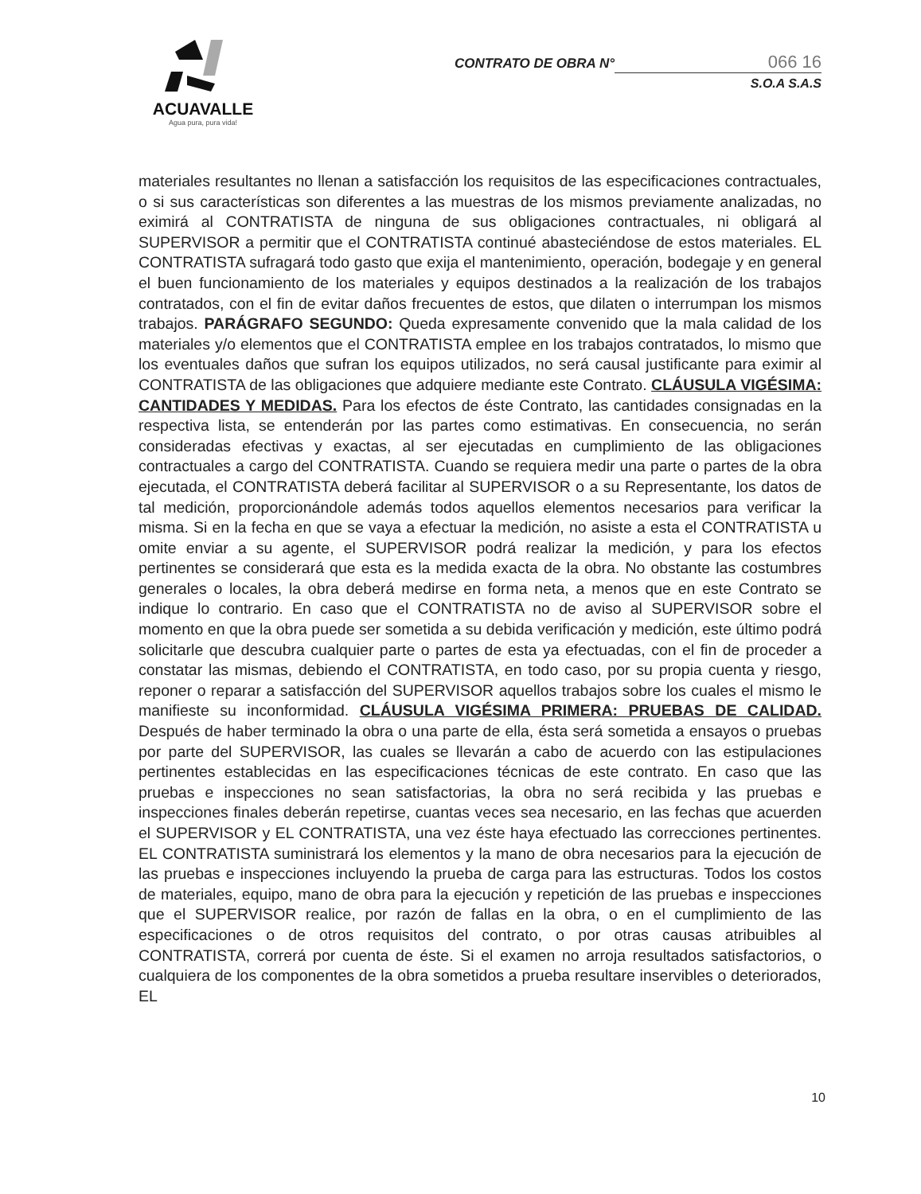ACUAVALLE
Agua pura, pura vida!
CONTRATO DE OBRA N° 066 16
S.O.A S.A.S
materiales resultantes no llenan a satisfacción los requisitos de las especificaciones contractuales, o si sus características son diferentes a las muestras de los mismos previamente analizadas, no eximirá al CONTRATISTA de ninguna de sus obligaciones contractuales, ni obligará al SUPERVISOR a permitir que el CONTRATISTA continué abasteciéndose de estos materiales. EL CONTRATISTA sufragará todo gasto que exija el mantenimiento, operación, bodegaje y en general el buen funcionamiento de los materiales y equipos destinados a la realización de los trabajos contratados, con el fin de evitar daños frecuentes de estos, que dilaten o interrumpan los mismos trabajos. PARÁGRAFO SEGUNDO: Queda expresamente convenido que la mala calidad de los materiales y/o elementos que el CONTRATISTA emplee en los trabajos contratados, lo mismo que los eventuales daños que sufran los equipos utilizados, no será causal justificante para eximir al CONTRATISTA de las obligaciones que adquiere mediante este Contrato. CLÁUSULA VIGÉSIMA: CANTIDADES Y MEDIDAS. Para los efectos de éste Contrato, las cantidades consignadas en la respectiva lista, se entenderán por las partes como estimativas. En consecuencia, no serán consideradas efectivas y exactas, al ser ejecutadas en cumplimiento de las obligaciones contractuales a cargo del CONTRATISTA. Cuando se requiera medir una parte o partes de la obra ejecutada, el CONTRATISTA deberá facilitar al SUPERVISOR o a su Representante, los datos de tal medición, proporcionándole además todos aquellos elementos necesarios para verificar la misma. Si en la fecha en que se vaya a efectuar la medición, no asiste a esta el CONTRATISTA u omite enviar a su agente, el SUPERVISOR podrá realizar la medición, y para los efectos pertinentes se considerará que esta es la medida exacta de la obra. No obstante las costumbres generales o locales, la obra deberá medirse en forma neta, a menos que en este Contrato se indique lo contrario. En caso que el CONTRATISTA no de aviso al SUPERVISOR sobre el momento en que la obra puede ser sometida a su debida verificación y medición, este último podrá solicitarle que descubra cualquier parte o partes de esta ya efectuadas, con el fin de proceder a constatar las mismas, debiendo el CONTRATISTA, en todo caso, por su propia cuenta y riesgo, reponer o reparar a satisfacción del SUPERVISOR aquellos trabajos sobre los cuales el mismo le manifieste su inconformidad. CLÁUSULA VIGÉSIMA PRIMERA: PRUEBAS DE CALIDAD. Después de haber terminado la obra o una parte de ella, ésta será sometida a ensayos o pruebas por parte del SUPERVISOR, las cuales se llevarán a cabo de acuerdo con las estipulaciones pertinentes establecidas en las especificaciones técnicas de este contrato. En caso que las pruebas e inspecciones no sean satisfactorias, la obra no será recibida y las pruebas e inspecciones finales deberán repetirse, cuantas veces sea necesario, en las fechas que acuerden el SUPERVISOR y EL CONTRATISTA, una vez éste haya efectuado las correcciones pertinentes. EL CONTRATISTA suministrará los elementos y la mano de obra necesarios para la ejecución de las pruebas e inspecciones incluyendo la prueba de carga para las estructuras. Todos los costos de materiales, equipo, mano de obra para la ejecución y repetición de las pruebas e inspecciones que el SUPERVISOR realice, por razón de fallas en la obra, o en el cumplimiento de las especificaciones o de otros requisitos del contrato, o por otras causas atribuibles al CONTRATISTA, correrá por cuenta de éste. Si el examen no arroja resultados satisfactorios, o cualquiera de los componentes de la obra sometidos a prueba resultare inservibles o deteriorados, EL
10